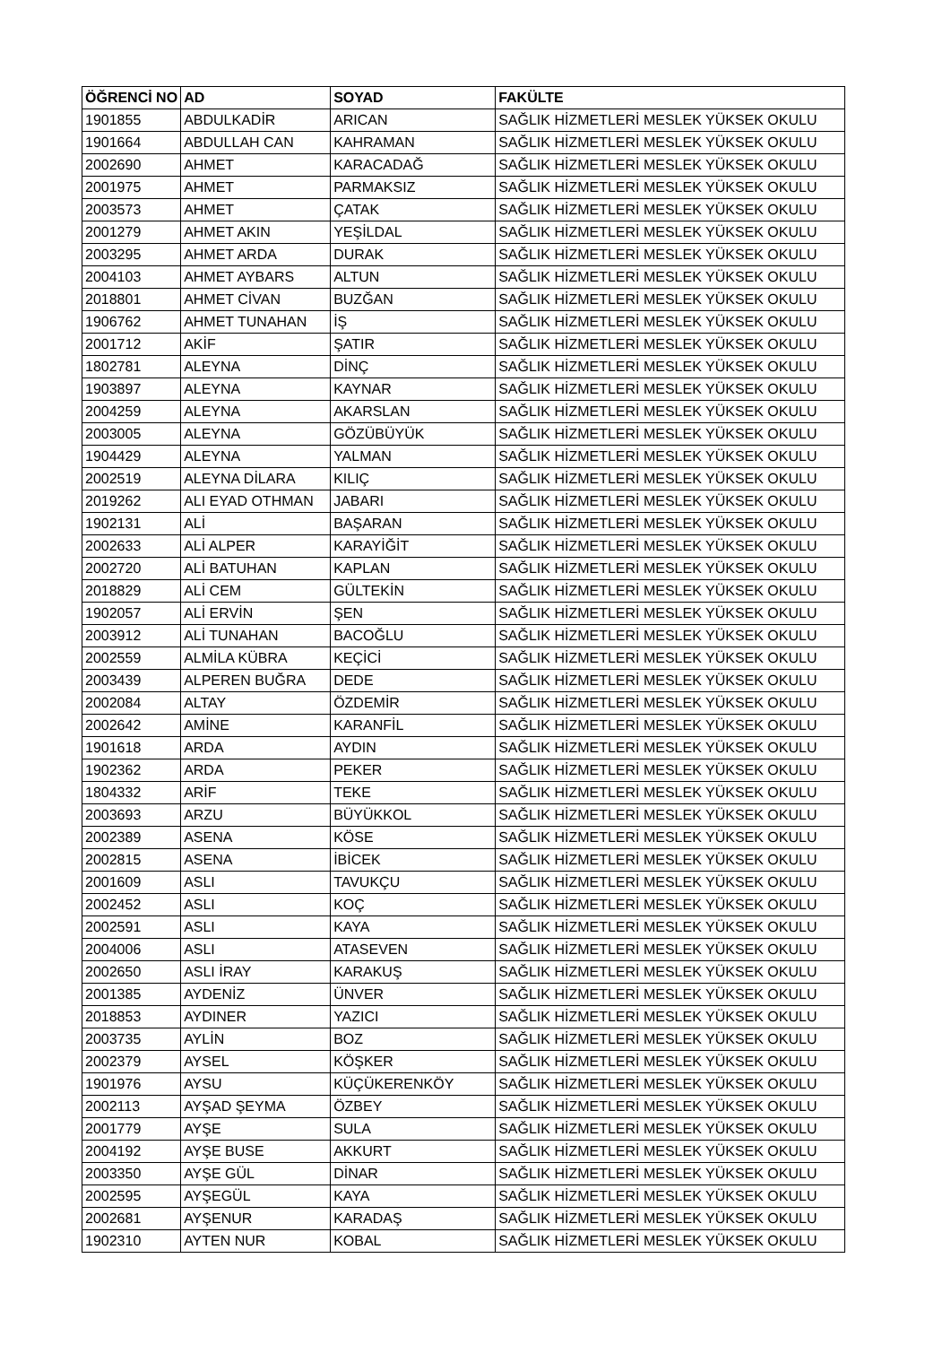| ÖĞRENCİ NO | AD | SOYAD | FAKÜLTE |
| --- | --- | --- | --- |
| 1901855 | ABDULKADİR | ARICAN | SAĞLIK HİZMETLERİ MESLEK YÜKSEK OKULU |
| 1901664 | ABDULLAH CAN | KAHRAMAN | SAĞLIK HİZMETLERİ MESLEK YÜKSEK OKULU |
| 2002690 | AHMET | KARACADAĞ | SAĞLIK HİZMETLERİ MESLEK YÜKSEK OKULU |
| 2001975 | AHMET | PARMAKSIZ | SAĞLIK HİZMETLERİ MESLEK YÜKSEK OKULU |
| 2003573 | AHMET | ÇATAK | SAĞLIK HİZMETLERİ MESLEK YÜKSEK OKULU |
| 2001279 | AHMET AKIN | YEŞİLDAL | SAĞLIK HİZMETLERİ MESLEK YÜKSEK OKULU |
| 2003295 | AHMET ARDA | DURAK | SAĞLIK HİZMETLERİ MESLEK YÜKSEK OKULU |
| 2004103 | AHMET AYBARS | ALTUN | SAĞLIK HİZMETLERİ MESLEK YÜKSEK OKULU |
| 2018801 | AHMET CİVAN | BUZĞAN | SAĞLIK HİZMETLERİ MESLEK YÜKSEK OKULU |
| 1906762 | AHMET TUNAHAN | İŞ | SAĞLIK HİZMETLERİ MESLEK YÜKSEK OKULU |
| 2001712 | AKİF | ŞATIR | SAĞLIK HİZMETLERİ MESLEK YÜKSEK OKULU |
| 1802781 | ALEYNA | DİNÇ | SAĞLIK HİZMETLERİ MESLEK YÜKSEK OKULU |
| 1903897 | ALEYNA | KAYNAR | SAĞLIK HİZMETLERİ MESLEK YÜKSEK OKULU |
| 2004259 | ALEYNA | AKARSLAN | SAĞLIK HİZMETLERİ MESLEK YÜKSEK OKULU |
| 2003005 | ALEYNA | GÖZÜBÜYÜK | SAĞLIK HİZMETLERİ MESLEK YÜKSEK OKULU |
| 1904429 | ALEYNA | YALMAN | SAĞLIK HİZMETLERİ MESLEK YÜKSEK OKULU |
| 2002519 | ALEYNA DİLARA | KILIÇ | SAĞLIK HİZMETLERİ MESLEK YÜKSEK OKULU |
| 2019262 | ALI EYAD OTHMAN | JABARI | SAĞLIK HİZMETLERİ MESLEK YÜKSEK OKULU |
| 1902131 | ALİ | BAŞARAN | SAĞLIK HİZMETLERİ MESLEK YÜKSEK OKULU |
| 2002633 | ALİ ALPER | KARAYİĞİT | SAĞLIK HİZMETLERİ MESLEK YÜKSEK OKULU |
| 2002720 | ALİ BATUHAN | KAPLAN | SAĞLIK HİZMETLERİ MESLEK YÜKSEK OKULU |
| 2018829 | ALİ CEM | GÜLTEKİN | SAĞLIK HİZMETLERİ MESLEK YÜKSEK OKULU |
| 1902057 | ALİ ERVİN | ŞEN | SAĞLIK HİZMETLERİ MESLEK YÜKSEK OKULU |
| 2003912 | ALİ TUNAHAN | BACOĞLU | SAĞLIK HİZMETLERİ MESLEK YÜKSEK OKULU |
| 2002559 | ALMİLA KÜBRA | KEÇİCİ | SAĞLIK HİZMETLERİ MESLEK YÜKSEK OKULU |
| 2003439 | ALPEREN BUĞRA | DEDE | SAĞLIK HİZMETLERİ MESLEK YÜKSEK OKULU |
| 2002084 | ALTAY | ÖZDEMİR | SAĞLIK HİZMETLERİ MESLEK YÜKSEK OKULU |
| 2002642 | AMİNE | KARANFİL | SAĞLIK HİZMETLERİ MESLEK YÜKSEK OKULU |
| 1901618 | ARDA | AYDIN | SAĞLIK HİZMETLERİ MESLEK YÜKSEK OKULU |
| 1902362 | ARDA | PEKER | SAĞLIK HİZMETLERİ MESLEK YÜKSEK OKULU |
| 1804332 | ARİF | TEKE | SAĞLIK HİZMETLERİ MESLEK YÜKSEK OKULU |
| 2003693 | ARZU | BÜYÜKKOL | SAĞLIK HİZMETLERİ MESLEK YÜKSEK OKULU |
| 2002389 | ASENA | KÖSE | SAĞLIK HİZMETLERİ MESLEK YÜKSEK OKULU |
| 2002815 | ASENA | İBİCEK | SAĞLIK HİZMETLERİ MESLEK YÜKSEK OKULU |
| 2001609 | ASLI | TAVUKÇU | SAĞLIK HİZMETLERİ MESLEK YÜKSEK OKULU |
| 2002452 | ASLI | KOÇ | SAĞLIK HİZMETLERİ MESLEK YÜKSEK OKULU |
| 2002591 | ASLI | KAYA | SAĞLIK HİZMETLERİ MESLEK YÜKSEK OKULU |
| 2004006 | ASLI | ATASEVEN | SAĞLIK HİZMETLERİ MESLEK YÜKSEK OKULU |
| 2002650 | ASLI İRAY | KARAKUŞ | SAĞLIK HİZMETLERİ MESLEK YÜKSEK OKULU |
| 2001385 | AYDENİZ | ÜNVER | SAĞLIK HİZMETLERİ MESLEK YÜKSEK OKULU |
| 2018853 | AYDINER | YAZICI | SAĞLIK HİZMETLERİ MESLEK YÜKSEK OKULU |
| 2003735 | AYLİN | BOZ | SAĞLIK HİZMETLERİ MESLEK YÜKSEK OKULU |
| 2002379 | AYSEL | KÖŞKER | SAĞLIK HİZMETLERİ MESLEK YÜKSEK OKULU |
| 1901976 | AYSU | KÜÇÜKERENKÖY | SAĞLIK HİZMETLERİ MESLEK YÜKSEK OKULU |
| 2002113 | AYŞAD ŞEYMA | ÖZBEY | SAĞLIK HİZMETLERİ MESLEK YÜKSEK OKULU |
| 2001779 | AYŞE | SULA | SAĞLIK HİZMETLERİ MESLEK YÜKSEK OKULU |
| 2004192 | AYŞE BUSE | AKKURT | SAĞLIK HİZMETLERİ MESLEK YÜKSEK OKULU |
| 2003350 | AYŞE GÜL | DİNAR | SAĞLIK HİZMETLERİ MESLEK YÜKSEK OKULU |
| 2002595 | AYŞEGÜL | KAYA | SAĞLIK HİZMETLERİ MESLEK YÜKSEK OKULU |
| 2002681 | AYŞENUR | KARADAŞ | SAĞLIK HİZMETLERİ MESLEK YÜKSEK OKULU |
| 1902310 | AYTEN NUR | KOBAL | SAĞLIK HİZMETLERİ MESLEK YÜKSEK OKULU |